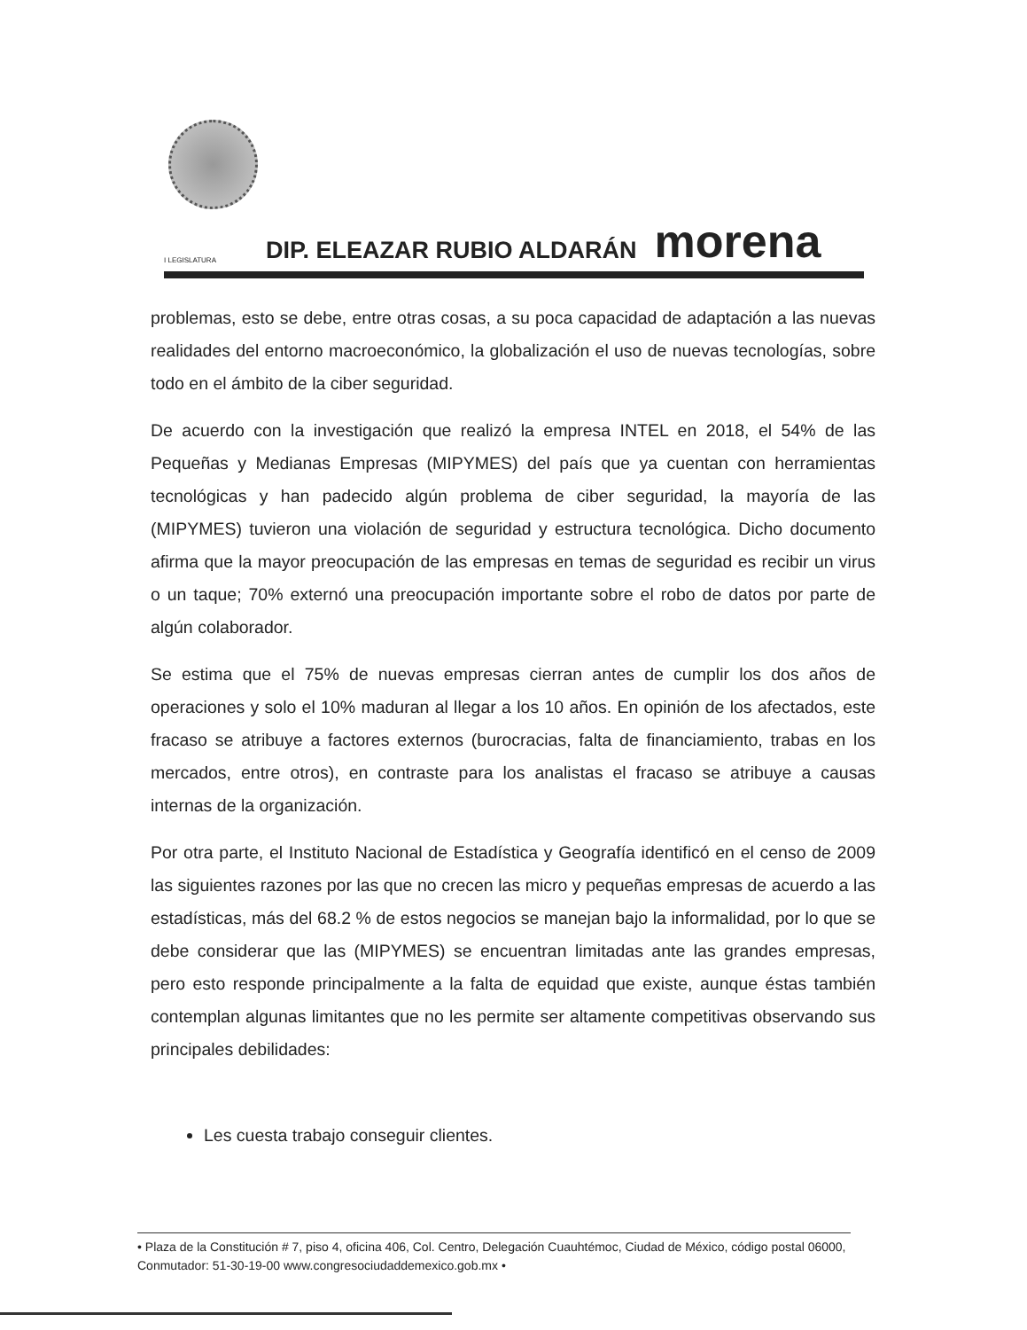I LEGISLATURA DIP. ELEAZAR RUBIO ALDARÁN morena
problemas, esto se debe, entre otras cosas, a su poca capacidad de adaptación a las nuevas realidades del entorno macroeconómico, la globalización el uso de nuevas tecnologías, sobre todo en el ámbito de la ciber seguridad.
De acuerdo con la investigación que realizó la empresa INTEL en 2018, el 54% de las Pequeñas y Medianas Empresas (MIPYMES) del país que ya cuentan con herramientas tecnológicas y han padecido algún problema de ciber seguridad, la mayoría de las (MIPYMES) tuvieron una violación de seguridad y estructura tecnológica. Dicho documento afirma que la mayor preocupación de las empresas en temas de seguridad es recibir un virus o un taque; 70% externó una preocupación importante sobre el robo de datos por parte de algún colaborador.
Se estima que el 75% de nuevas empresas cierran antes de cumplir los dos años de operaciones y solo el 10% maduran al llegar a los 10 años. En opinión de los afectados, este fracaso se atribuye a factores externos (burocracias, falta de financiamiento, trabas en los mercados, entre otros), en contraste para los analistas el fracaso se atribuye a causas internas de la organización.
Por otra parte, el Instituto Nacional de Estadística y Geografía identificó en el censo de 2009 las siguientes razones por las que no crecen las micro y pequeñas empresas de acuerdo a las estadísticas, más del 68.2 % de estos negocios se manejan bajo la informalidad, por lo que se debe considerar que las (MIPYMES) se encuentran limitadas ante las grandes empresas, pero esto responde principalmente a la falta de equidad que existe, aunque éstas también contemplan algunas limitantes que no les permite ser altamente competitivas observando sus principales debilidades:
Les cuesta trabajo conseguir clientes.
• Plaza de la Constitución # 7, piso 4, oficina 406, Col. Centro, Delegación Cuauhtémoc, Ciudad de México, código postal 06000, Conmutador: 51-30-19-00 www.congresociudaddemexico.gob.mx •